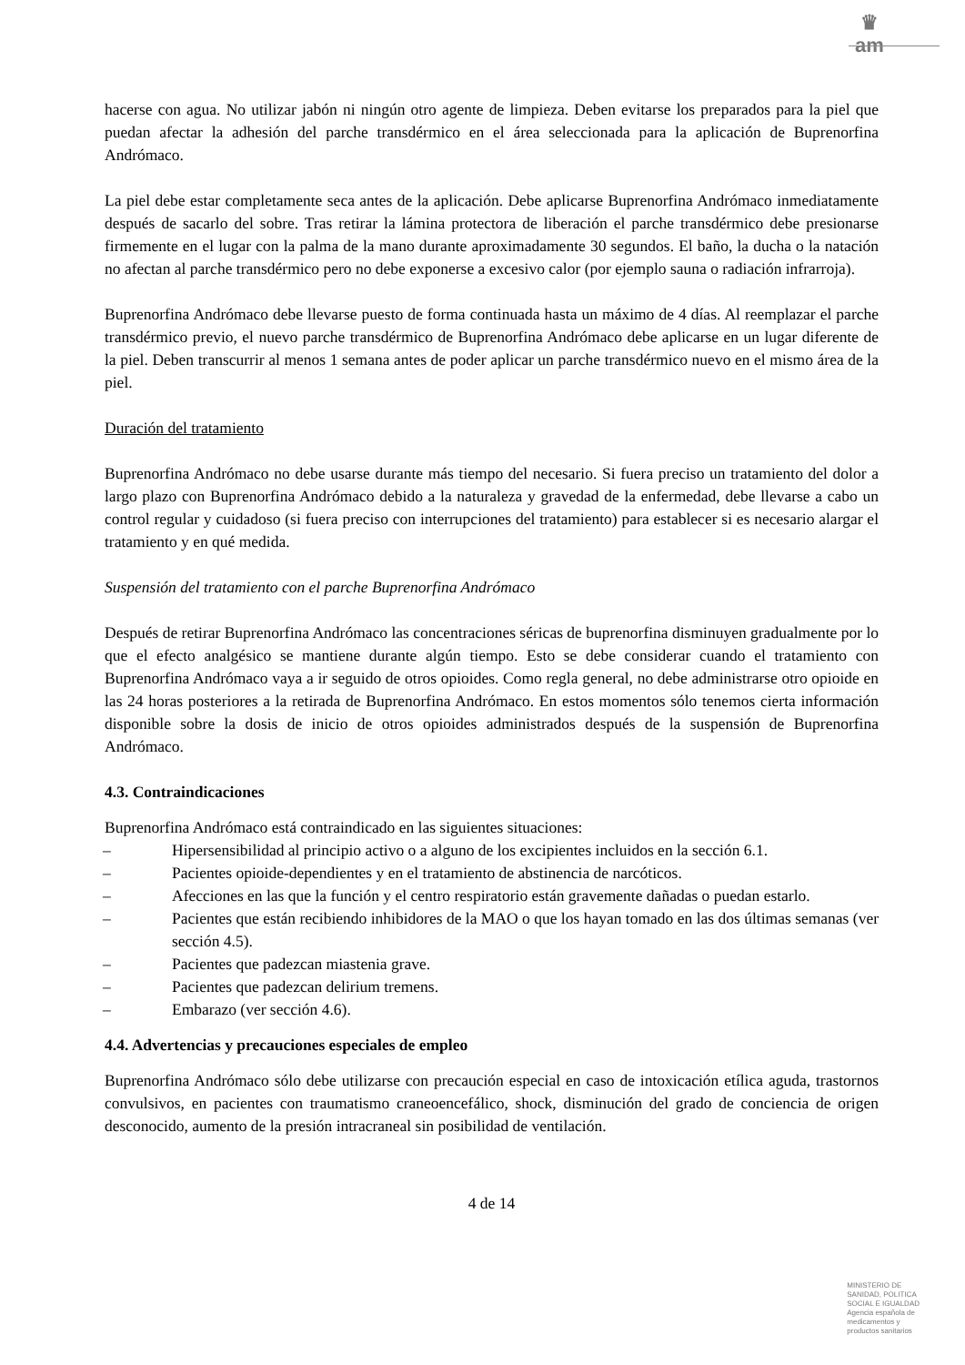♛
am
hacerse con agua. No utilizar jabón ni ningún otro agente de limpieza. Deben evitarse los preparados para la piel que puedan afectar la adhesión del parche transdérmico en el área seleccionada para la aplicación de Buprenorfina Andrómaco.
La piel debe estar completamente seca antes de la aplicación. Debe aplicarse Buprenorfina Andrómaco inmediatamente después de sacarlo del sobre. Tras retirar la lámina protectora de liberación el parche transdérmico debe presionarse firmemente en el lugar con la palma de la mano durante aproximadamente 30 segundos. El baño, la ducha o la natación no afectan al parche transdérmico pero no debe exponerse a excesivo calor (por ejemplo sauna o radiación infrarroja).
Buprenorfina Andrómaco debe llevarse puesto de forma continuada hasta un máximo de 4 días. Al reemplazar el parche transdérmico previo, el nuevo parche transdérmico de Buprenorfina Andrómaco debe aplicarse en un lugar diferente de la piel. Deben transcurrir al menos 1 semana antes de poder aplicar un parche transdérmico nuevo en el mismo área de la piel.
Duración del tratamiento
Buprenorfina Andrómaco no debe usarse durante más tiempo del necesario. Si fuera preciso un tratamiento del dolor a largo plazo con Buprenorfina Andrómaco debido a la naturaleza y gravedad de la enfermedad, debe llevarse a cabo un control regular y cuidadoso (si fuera preciso con interrupciones del tratamiento) para establecer si es necesario alargar el tratamiento y en qué medida.
Suspensión del tratamiento con el parche Buprenorfina Andrómaco
Después de retirar Buprenorfina Andrómaco las concentraciones séricas de buprenorfina disminuyen gradualmente por lo que el efecto analgésico se mantiene durante algún tiempo. Esto se debe considerar cuando el tratamiento con Buprenorfina Andrómaco vaya a ir seguido de otros opioides. Como regla general, no debe administrarse otro opioide en las 24 horas posteriores a la retirada de Buprenorfina Andrómaco. En estos momentos sólo tenemos cierta información disponible sobre la dosis de inicio de otros opioides administrados después de la suspensión de Buprenorfina Andrómaco.
4.3. Contraindicaciones
Buprenorfina Andrómaco está contraindicado en las siguientes situaciones:
– Hipersensibilidad al principio activo o a alguno de los excipientes incluidos en la sección 6.1.
– Pacientes opioide-dependientes y en el tratamiento de abstinencia de narcóticos.
– Afecciones en las que la función y el centro respiratorio están gravemente dañadas o puedan estarlo.
– Pacientes que están recibiendo inhibidores de la MAO o que los hayan tomado en las dos últimas semanas (ver sección 4.5).
– Pacientes que padezcan miastenia grave.
– Pacientes que padezcan delirium tremens.
– Embarazo (ver sección 4.6).
4.4. Advertencias y precauciones especiales de empleo
Buprenorfina Andrómaco sólo debe utilizarse con precaución especial en caso de intoxicación etílica aguda, trastornos convulsivos, en pacientes con traumatismo craneoencefálico, shock, disminución del grado de conciencia de origen desconocido, aumento de la presión intracraneal sin posibilidad de ventilación.
4 de 14
MINISTERIO DE
SANIDAD, POLITICA
SOCIAL E IGUALDAD
Agencia española de
medicamentos y
productos sanitarios